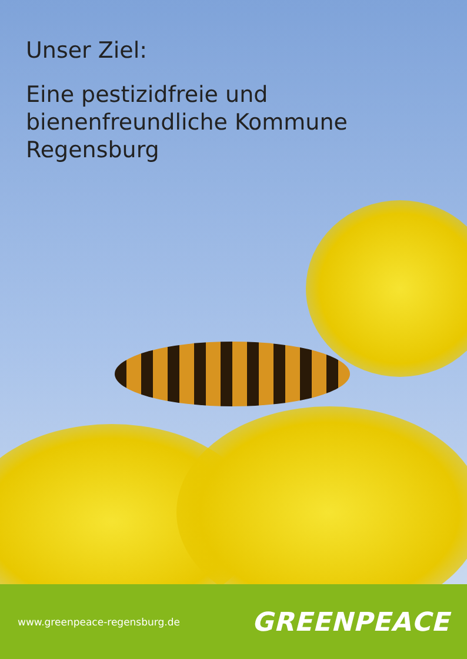Unser Ziel:
Eine pestizidfreie und
bienenfreundliche Kommune
Regensburg
www.greenpeace-regensburg.de GREENPEACE